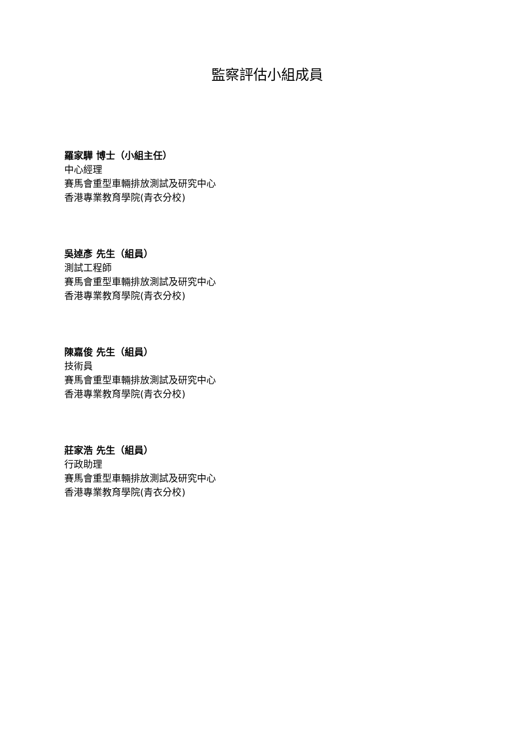監察評估小組成員
羅家驊 博士（小組主任）
中心經理
賽馬會重型車輛排放測試及研究中心
香港專業教育學院(青衣分校)
吳逴彥 先生（組員）
測試工程師
賽馬會重型車輛排放測試及研究中心
香港專業教育學院(青衣分校)
陳嘉俊 先生（組員）
技術員
賽馬會重型車輛排放測試及研究中心
香港專業教育學院(青衣分校)
莊家浩 先生（組員）
行政助理
賽馬會重型車輛排放測試及研究中心
香港專業教育學院(青衣分校)